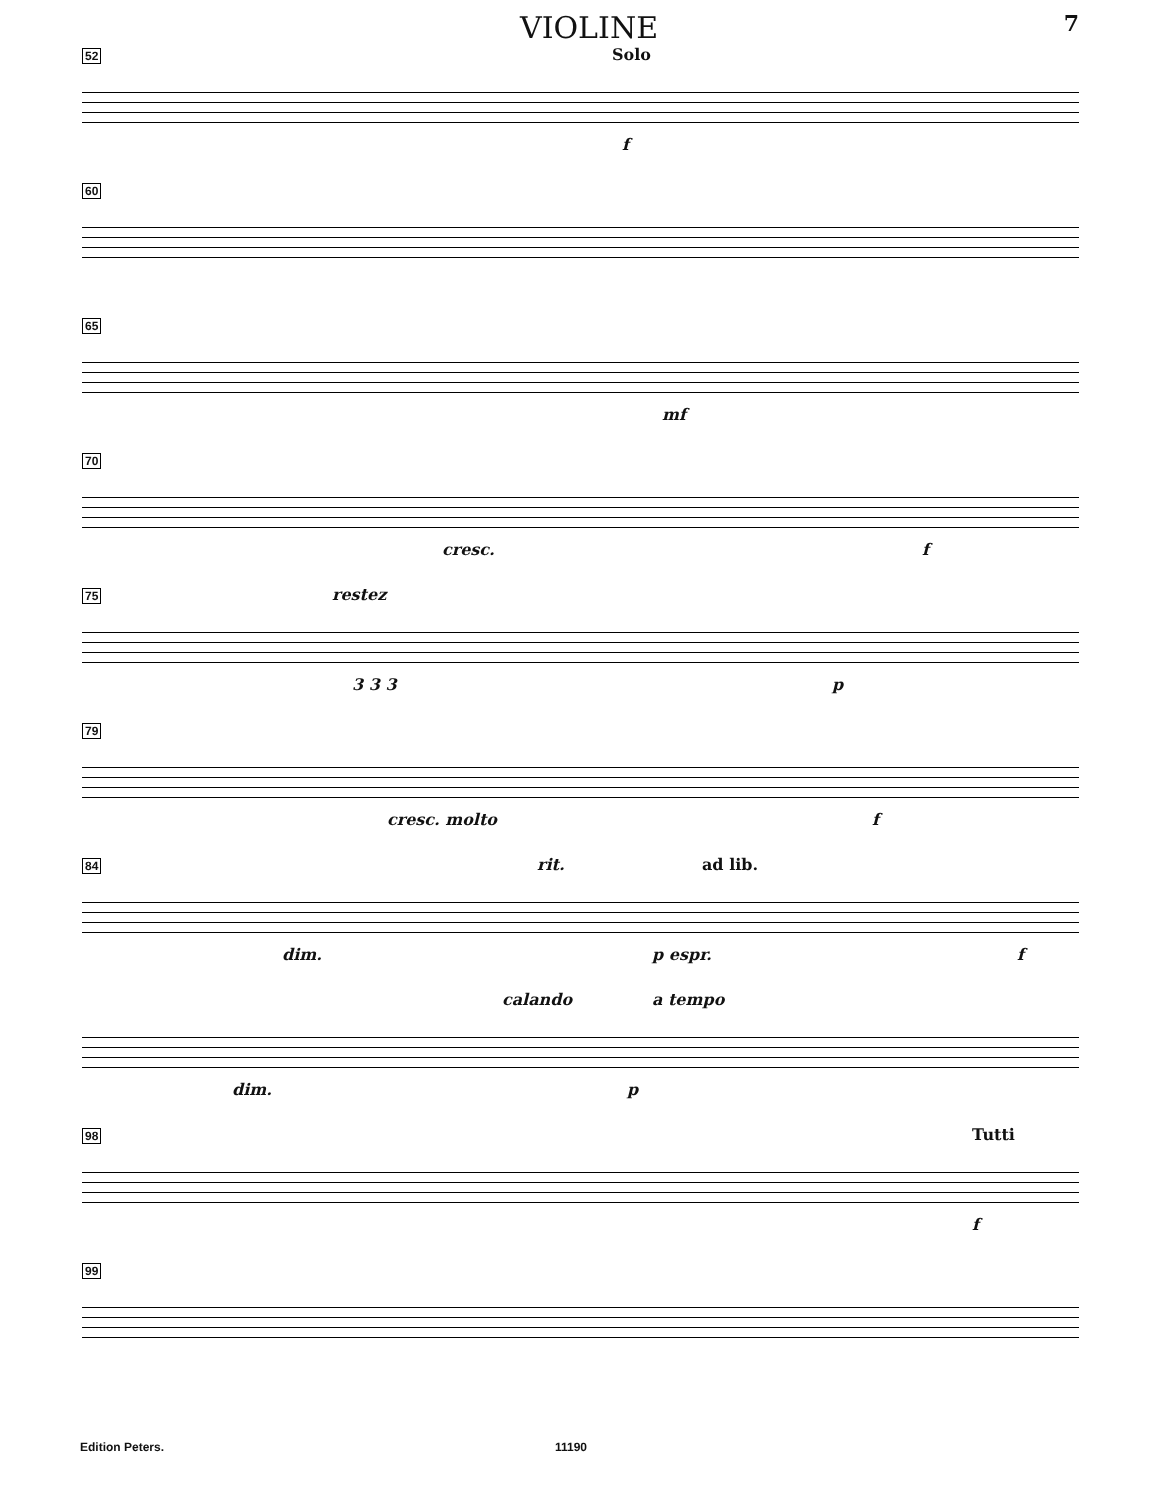VIOLINE 7
52
Solo
f
60
65
mf
70
cresc. f
75
restez
3 3 3 p
79
cresc. molto f
84
rit. ad lib.
dim. p espr. f
calando a tempo
dim. p
98
Tutti
f
99
Edition Peters. 11190